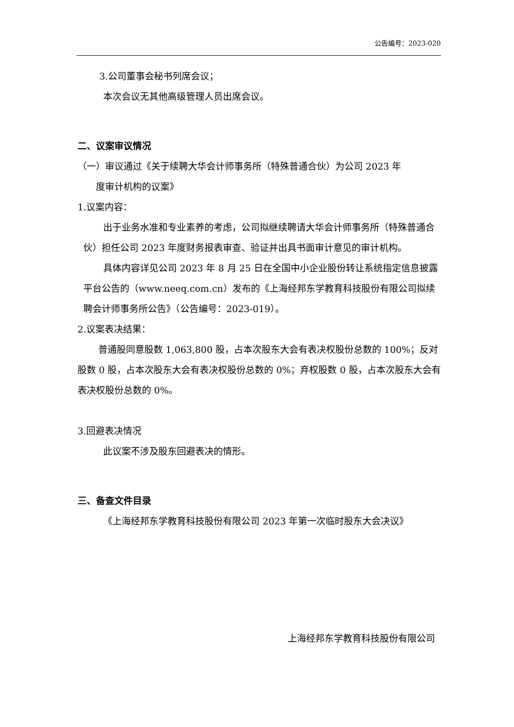公告编号：2023-020
3.公司董事会秘书列席会议；
本次会议无其他高级管理人员出席会议。
二、议案审议情况
（一）审议通过《关于续聘大华会计师事务所（特殊普通合伙）为公司 2023 年
度审计机构的议案》
1.议案内容：
出于业务水准和专业素养的考虑，公司拟继续聘请大华会计师事务所（特殊普通合伙）担任公司 2023 年度财务报表审查、验证并出具书面审计意见的审计机构。
具体内容详见公司 2023 年 8 月 25 日在全国中小企业股份转让系统指定信息披露平台公告的（www.neeq.com.cn）发布的《上海经邦东学教育科技股份有限公司拟续聘会计师事务所公告》（公告编号：2023-019）。
2.议案表决结果：
普通股同意股数 1,063,800 股，占本次股东大会有表决权股份总数的 100%；反对股数 0 股，占本次股东大会有表决权股份总数的 0%；弃权股数 0 股，占本次股东大会有表决权股份总数的 0%。
3.回避表决情况
此议案不涉及股东回避表决的情形。
三、备查文件目录
《上海经邦东学教育科技股份有限公司 2023 年第一次临时股东大会决议》
上海经邦东学教育科技股份有限公司